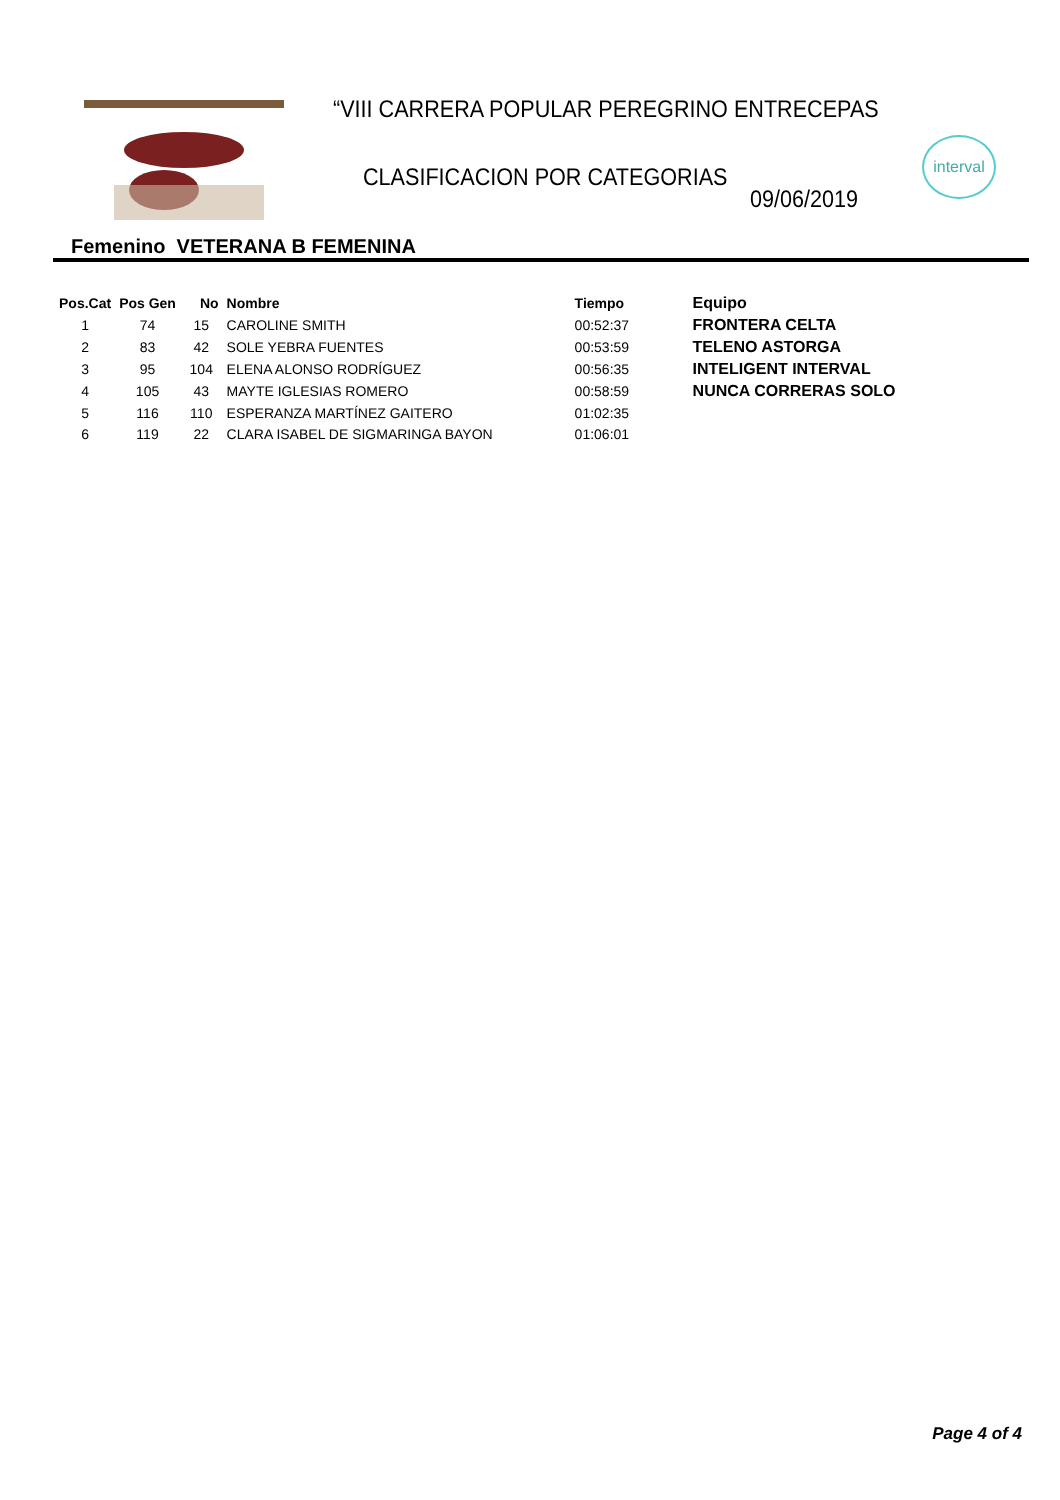“VIII CARRERA POPULAR PEREGRINO ENTRECEPAS
CLASIFICACION POR CATEGORIAS
09/06/2019
interval
Femenino VETERANA B FEMENINA
| Pos.Cat | Pos Gen | No | Nombre | Tiempo | Equipo |
| --- | --- | --- | --- | --- | --- |
| 1 | 74 | 15 | CAROLINE SMITH | 00:52:37 | FRONTERA CELTA |
| 2 | 83 | 42 | SOLE YEBRA FUENTES | 00:53:59 | TELENO ASTORGA |
| 3 | 95 | 104 | ELENA ALONSO RODRÍGUEZ | 00:56:35 | INTELIGENT INTERVAL |
| 4 | 105 | 43 | MAYTE IGLESIAS ROMERO | 00:58:59 | NUNCA CORRERAS SOLO |
| 5 | 116 | 110 | ESPERANZA MARTÍNEZ GAITERO | 01:02:35 | |
| 6 | 119 | 22 | CLARA ISABEL DE SIGMARINGA BAYON | 01:06:01 | |
Page 4 of 4